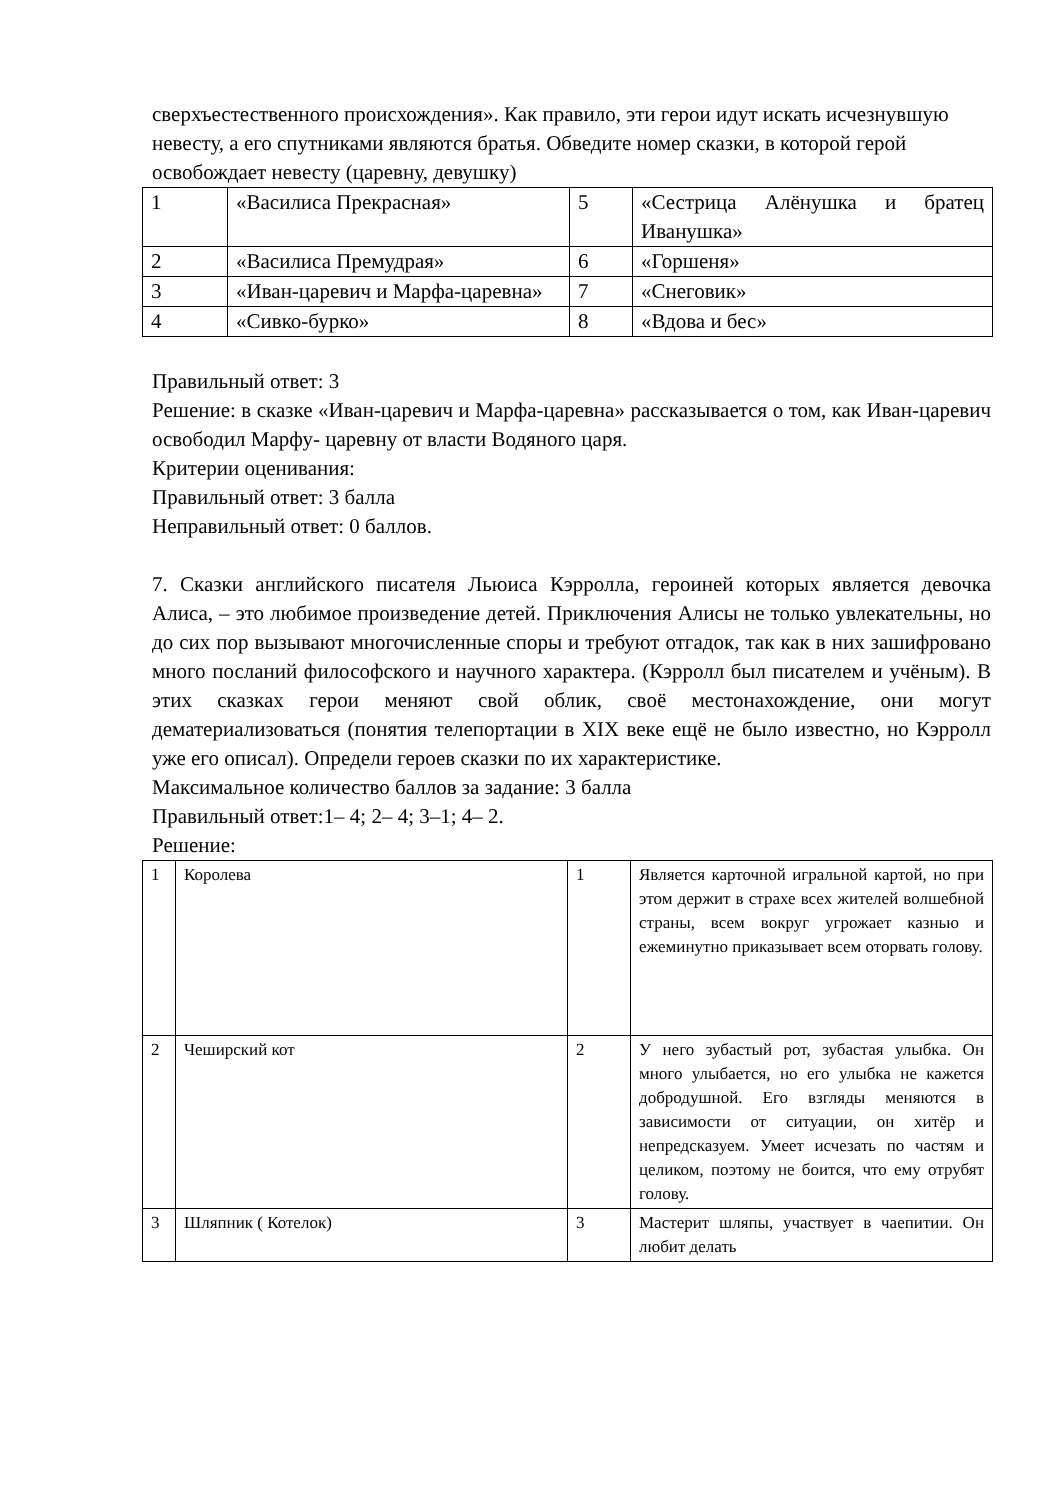сверхъестественного происхождения». Как правило, эти герои идут искать исчезнувшую невесту, а его спутниками являются братья. Обведите номер сказки, в которой герой освобождает невесту (царевну, девушку)
| 1 | «Василиса Прекрасная» | 5 | «Сестрица Алёнушка и братец Иванушка» |
| 2 | «Василиса Премудрая» | 6 | «Горшеня» |
| 3 | «Иван-царевич и Марфа-царевна» | 7 | «Снеговик» |
| 4 | «Сивко-бурко» | 8 | «Вдова и бес» |
Правильный ответ: 3
Решение: в сказке «Иван-царевич и Марфа-царевна» рассказывается о том, как Иван-царевич освободил Марфу- царевну от власти Водяного царя.
Критерии оценивания:
Правильный ответ: 3 балла
Неправильный ответ: 0 баллов.
7. Сказки английского писателя Льюиса Кэрролла, героиней которых является девочка Алиса, – это любимое произведение детей. Приключения Алисы не только увлекательны, но до сих пор вызывают многочисленные споры и требуют отгадок, так как в них зашифровано много посланий философского и научного характера. (Кэрролл был писателем и учёным). В этих сказках герои меняют свой облик, своё местонахождение, они могут дематериализоваться (понятия телепортации в XIX веке ещё не было известно, но Кэрролл уже его описал). Определи героев сказки по их характеристике.
Максимальное количество баллов за задание: 3 балла
Правильный ответ:1– 4; 2– 4; 3–1; 4– 2.
Решение:
| 1 | Королева | 1 | Является карточной игральной картой, но при этом держит в страхе всех жителей волшебной страны, всем вокруг угрожает казнью и ежеминутно приказывает всем оторвать голову. |
| 2 | Чеширский кот | 2 | У него зубастый рот, зубастая улыбка. Он много улыбается, но его улыбка не кажется добродушной. Его взгляды меняются в зависимости от ситуации, он хитёр и непредсказуем. Умеет исчезать по частям и целиком, поэтому не боится, что ему отрубят голову. |
| 3 | Шляпник ( Котелок) | 3 | Мастерит шляпы, участвует в чаепитии. Он любит делать |